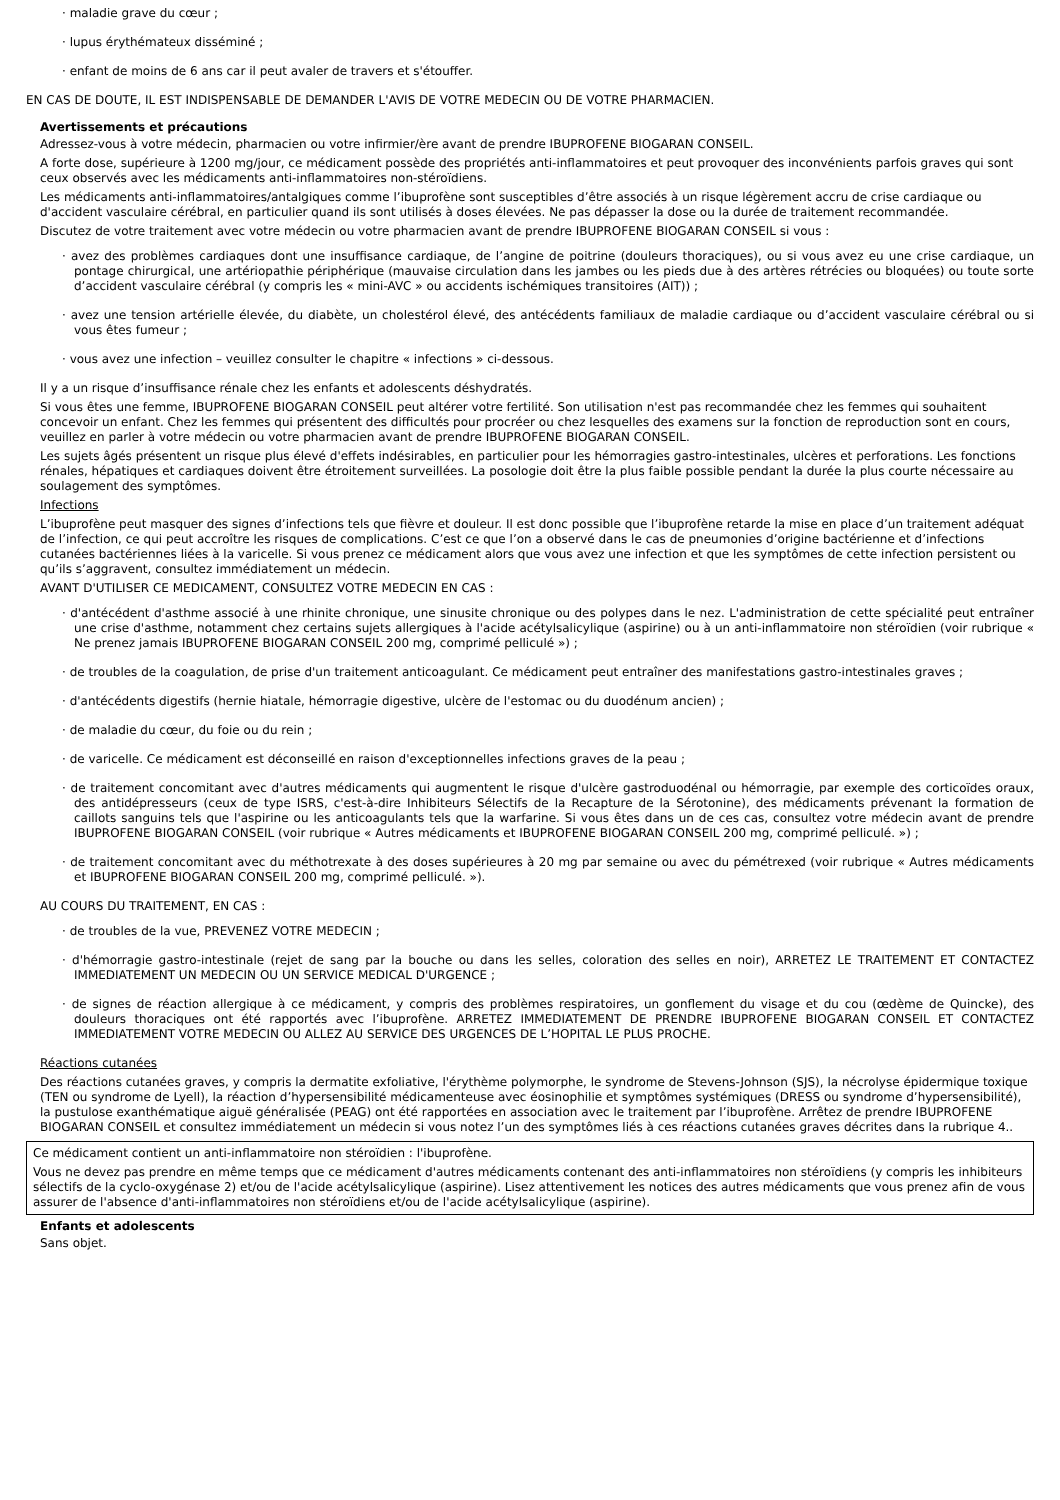· maladie grave du cœur ;
· lupus érythémateux disséminé ;
· enfant de moins de 6 ans car il peut avaler de travers et s'étouffer.
EN CAS DE DOUTE, IL EST INDISPENSABLE DE DEMANDER L'AVIS DE VOTRE MEDECIN OU DE VOTRE PHARMACIEN.
Avertissements et précautions
Adressez-vous à votre médecin, pharmacien ou votre infirmier/ère avant de prendre IBUPROFENE BIOGARAN CONSEIL.
A forte dose, supérieure à 1200 mg/jour, ce médicament possède des propriétés anti-inflammatoires et peut provoquer des inconvénients parfois graves qui sont ceux observés avec les médicaments anti-inflammatoires non-stéroïdiens.
Les médicaments anti-inflammatoires/antalgiques comme l’ibuprofène sont susceptibles d’être associés à un risque légèrement accru de crise cardiaque ou d'accident vasculaire cérébral, en particulier quand ils sont utilisés à doses élevées. Ne pas dépasser la dose ou la durée de traitement recommandée.
Discutez de votre traitement avec votre médecin ou votre pharmacien avant de prendre IBUPROFENE BIOGARAN CONSEIL si vous :
· avez des problèmes cardiaques dont une insuffisance cardiaque, de l’angine de poitrine (douleurs thoraciques), ou si vous avez eu une crise cardiaque, un pontage chirurgical, une artériopathie périphérique (mauvaise circulation dans les jambes ou les pieds due à des artères rétrécies ou bloquées) ou toute sorte d’accident vasculaire cérébral (y compris les « mini-AVC » ou accidents ischémiques transitoires (AIT)) ;
· avez une tension artérielle élevée, du diabète, un cholestérol élevé, des antécédents familiaux de maladie cardiaque ou d’accident vasculaire cérébral ou si vous êtes fumeur ;
· vous avez une infection – veuillez consulter le chapitre « infections » ci-dessous.
Il y a un risque d’insuffisance rénale chez les enfants et adolescents déshydratés.
Si vous êtes une femme, IBUPROFENE BIOGARAN CONSEIL peut altérer votre fertilité. Son utilisation n'est pas recommandée chez les femmes qui souhaitent concevoir un enfant. Chez les femmes qui présentent des difficultés pour procréer ou chez lesquelles des examens sur la fonction de reproduction sont en cours, veuillez en parler à votre médecin ou votre pharmacien avant de prendre IBUPROFENE BIOGARAN CONSEIL.
Les sujets âgés présentent un risque plus élevé d'effets indésirables, en particulier pour les hémorragies gastro-intestinales, ulcères et perforations. Les fonctions rénales, hépatiques et cardiaques doivent être étroitement surveillées. La posologie doit être la plus faible possible pendant la durée la plus courte nécessaire au soulagement des symptômes.
Infections
L’ibuprofène peut masquer des signes d’infections tels que fièvre et douleur. Il est donc possible que l’ibuprofène retarde la mise en place d’un traitement adéquat de l’infection, ce qui peut accroître les risques de complications. C’est ce que l’on a observé dans le cas de pneumonies d’origine bactérienne et d’infections cutanées bactériennes liées à la varicelle. Si vous prenez ce médicament alors que vous avez une infection et que les symptômes de cette infection persistent ou qu’ils s’aggravent, consultez immédiatement un médecin.
AVANT D'UTILISER CE MEDICAMENT, CONSULTEZ VOTRE MEDECIN EN CAS :
· d'antécédent d'asthme associé à une rhinite chronique, une sinusite chronique ou des polypes dans le nez. L'administration de cette spécialité peut entraîner une crise d'asthme, notamment chez certains sujets allergiques à l'acide acétylsalicylique (aspirine) ou à un anti-inflammatoire non stéroïdien (voir rubrique « Ne prenez jamais IBUPROFENE BIOGARAN CONSEIL 200 mg, comprimé pelliculé ») ;
· de troubles de la coagulation, de prise d'un traitement anticoagulant. Ce médicament peut entraîner des manifestations gastro-intestinales graves ;
· d'antécédents digestifs (hernie hiatale, hémorragie digestive, ulcère de l'estomac ou du duodénum ancien) ;
· de maladie du cœur, du foie ou du rein ;
· de varicelle. Ce médicament est déconseillé en raison d'exceptionnelles infections graves de la peau ;
· de traitement concomitant avec d'autres médicaments qui augmentent le risque d'ulcère gastroduodénal ou hémorragie, par exemple des corticoïdes oraux, des antidépresseurs (ceux de type ISRS, c'est-à-dire Inhibiteurs Sélectifs de la Recapture de la Sérotonine), des médicaments prévenant la formation de caillots sanguins tels que l'aspirine ou les anticoagulants tels que la warfarine. Si vous êtes dans un de ces cas, consultez votre médecin avant de prendre IBUPROFENE BIOGARAN CONSEIL (voir rubrique « Autres médicaments et IBUPROFENE BIOGARAN CONSEIL 200 mg, comprimé pelliculé. ») ;
· de traitement concomitant avec du méthotrexate à des doses supérieures à 20 mg par semaine ou avec du pémétrexed (voir rubrique « Autres médicaments et IBUPROFENE BIOGARAN CONSEIL 200 mg, comprimé pelliculé. »).
AU COURS DU TRAITEMENT, EN CAS :
· de troubles de la vue, PREVENEZ VOTRE MEDECIN ;
· d'hémorragie gastro-intestinale (rejet de sang par la bouche ou dans les selles, coloration des selles en noir), ARRETEZ LE TRAITEMENT ET CONTACTEZ IMMEDIATEMENT UN MEDECIN OU UN SERVICE MEDICAL D'URGENCE ;
· de signes de réaction allergique à ce médicament, y compris des problèmes respiratoires, un gonflement du visage et du cou (œdème de Quincke), des douleurs thoraciques ont été rapportés avec l’ibuprofène. ARRETEZ IMMEDIATEMENT DE PRENDRE IBUPROFENE BIOGARAN CONSEIL ET CONTACTEZ IMMEDIATEMENT VOTRE MEDECIN OU ALLEZ AU SERVICE DES URGENCES DE L’HOPITAL LE PLUS PROCHE.
Réactions cutanées
Des réactions cutanées graves, y compris la dermatite exfoliative, l'érythème polymorphe, le syndrome de Stevens-Johnson (SJS), la nécrolyse épidermique toxique (TEN ou syndrome de Lyell), la réaction d’hypersensibilité médicamenteuse avec éosinophilie et symptômes systémiques (DRESS ou syndrome d’hypersensibilité), la pustulose exanthématique aiguë généralisée (PEAG) ont été rapportées en association avec le traitement par l’ibuprofène. Arrêtez de prendre IBUPROFENE BIOGARAN CONSEIL et consultez immédiatement un médecin si vous notez l’un des symptômes liés à ces réactions cutanées graves décrites dans la rubrique 4..
Ce médicament contient un anti-inflammatoire non stéroïdien : l'ibuprofène.
Vous ne devez pas prendre en même temps que ce médicament d'autres médicaments contenant des anti-inflammatoires non stéroïdiens (y compris les inhibiteurs sélectifs de la cyclo-oxygénase 2) et/ou de l'acide acétylsalicylique (aspirine). Lisez attentivement les notices des autres médicaments que vous prenez afin de vous assurer de l'absence d'anti-inflammatoires non stéroïdiens et/ou de l'acide acétylsalicylique (aspirine).
Enfants et adolescents
Sans objet.